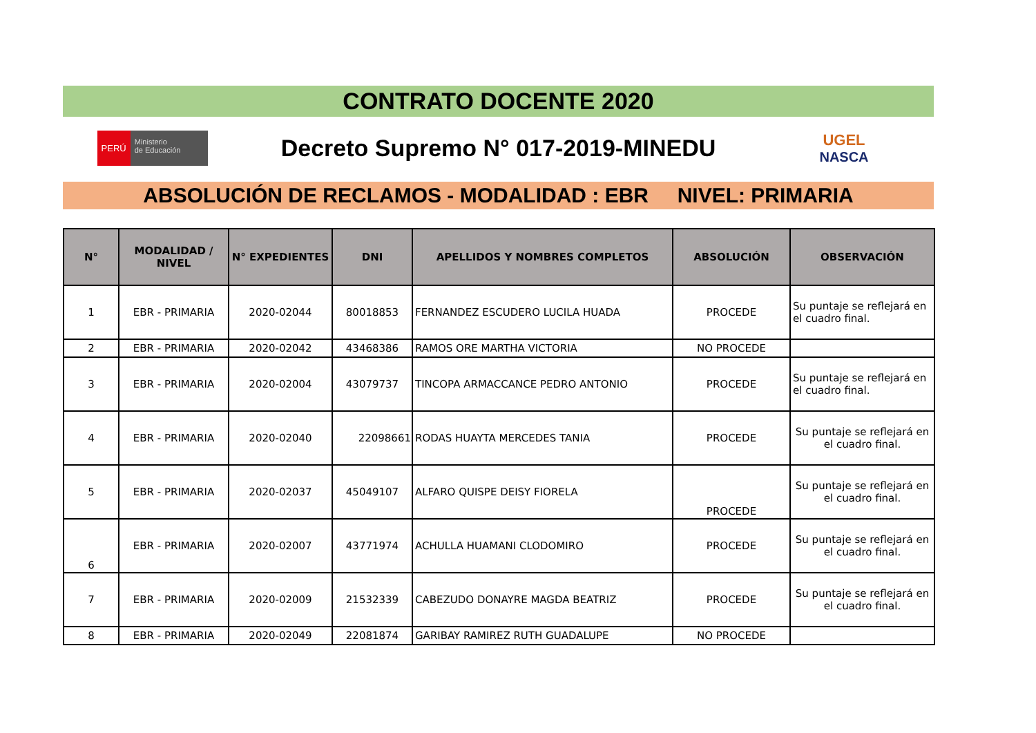CONTRATO DOCENTE 2020
PERÚ Ministerio
de Educación
Decreto Supremo N° 017-2019-MINEDU
UGEL
NASCA
ABSOLUCIÓN DE RECLAMOS - MODALIDAD : EBR NIVEL: PRIMARIA
| N° | MODALIDAD / NIVEL | N° EXPEDIENTES | DNI | APELLIDOS Y NOMBRES COMPLETOS | ABSOLUCIÓN | OBSERVACIÓN |
| --- | --- | --- | --- | --- | --- | --- |
| 1 | EBR - PRIMARIA | 2020-02044 | 80018853 | FERNANDEZ ESCUDERO LUCILA HUADA | PROCEDE | Su puntaje se reflejará en el cuadro final. |
| 2 | EBR - PRIMARIA | 2020-02042 | 43468386 | RAMOS ORE MARTHA VICTORIA | NO PROCEDE | |
| 3 | EBR - PRIMARIA | 2020-02004 | 43079737 | TINCOPA ARMACCANCE PEDRO ANTONIO | PROCEDE | Su puntaje se reflejará en el cuadro final. |
| 4 | EBR - PRIMARIA | 2020-02040 | 22098661 | RODAS HUAYTA MERCEDES TANIA | PROCEDE | Su puntaje se reflejará en el cuadro final. |
| 5 | EBR - PRIMARIA | 2020-02037 | 45049107 | ALFARO QUISPE DEISY FIORELA | PROCEDE | Su puntaje se reflejará en el cuadro final. |
| 6 | EBR - PRIMARIA | 2020-02007 | 43771974 | ACHULLA HUAMANI CLODOMIRO | PROCEDE | Su puntaje se reflejará en el cuadro final. |
| 7 | EBR - PRIMARIA | 2020-02009 | 21532339 | CABEZUDO DONAYRE MAGDA BEATRIZ | PROCEDE | Su puntaje se reflejará en el cuadro final. |
| 8 | EBR - PRIMARIA | 2020-02049 | 22081874 | GARIBAY RAMIREZ RUTH GUADALUPE | NO PROCEDE | |